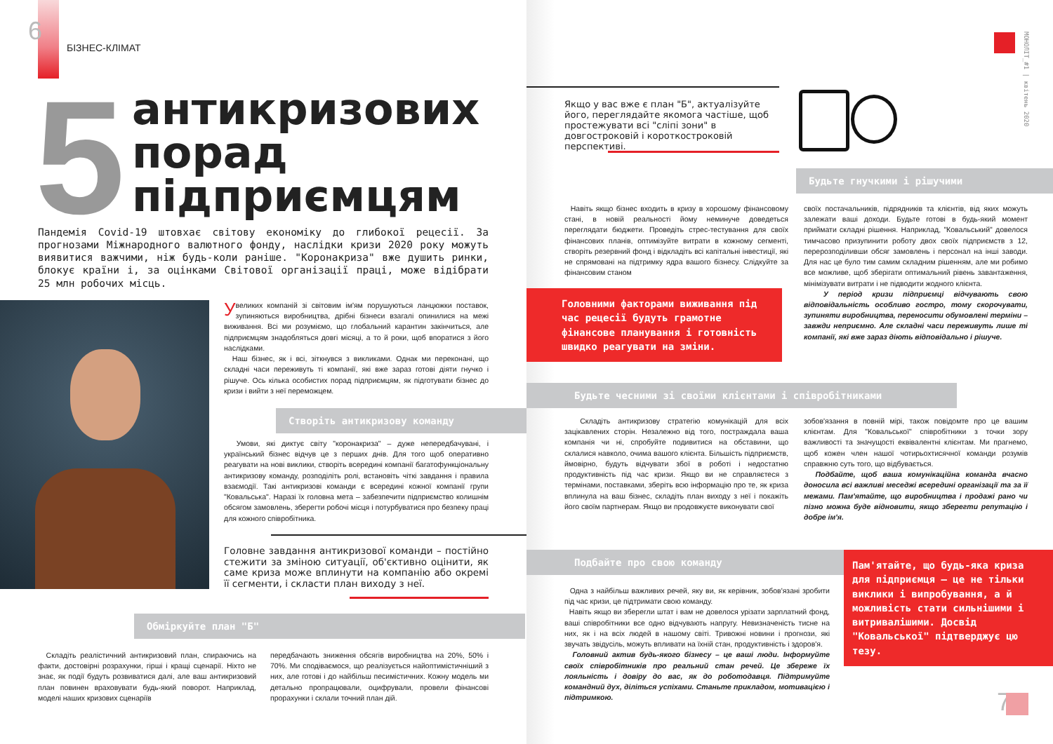6
БІЗНЕС-КЛІМАТ
5
антикризових
порад
підприємцям
Пандемія Covid-19 штовхає світову економіку до глибокої рецесії. За прогнозами Міжнародного валютного фонду, наслідки кризи 2020 року можуть виявитися важчими, ніж будь-коли раніше. "Коронакриза" вже душить ринки, блокує країни і, за оцінками Світової організації праці, може відібрати 25 млн робочих місць.
У великих компаній зі світовим ім'ям порушуються ланцюжки поставок, зупиняються виробництва, дрібні бізнеси взагалі опинилися на межі виживання. Всі ми розуміємо, що глобальний карантин закінчиться, але підприємцям знадобляться довгі місяці, а то й роки, щоб впоратися з його наслідками.
Наш бізнес, як і всі, зіткнувся з викликами. Однак ми переконані, що складні часи переживуть ті компанії, які вже зараз готові діяти гнучко і рішуче. Ось кілька особистих порад підприємцям, як підготувати бізнес до кризи і вийти з неї переможцем.
Створіть антикризову команду
Умови, які диктує світу "коронакриза" – дуже непередбачувані, і український бізнес відчув це з перших днів. Для того щоб оперативно реагувати на нові виклики, створіть всередині компанії багатофункціональну антикризову команду, розподіліть ролі, встановіть чіткі завдання і правила взаємодії. Такі антикризові команди є всередині кожної компанії групи "Ковальська". Наразі їх головна мета – забезпечити підприємство колишнім обсягом замовлень, зберегти робочі місця і потурбуватися про безпеку праці для кожного співробітника.
Головне завдання антикризової команди – постійно стежити за зміною ситуації, об'єктивно оцінити, як саме криза може вплинути на компанію або окремі її сегменти, і скласти план виходу з неї.
Обміркуйте план "Б"
Складіть реалістичний антикризовий план, спираючись на факти, достовірні розрахунки, гірші і кращі сценарії. Ніхто не знає, як події будуть розвиватися далі, але ваш антикризовий план повинен враховувати будь-який поворот. Наприклад, моделі наших кризових сценаріїв
передбачають зниження обсягів виробництва на 20%, 50% і 70%. Ми сподіваємося, що реалізується найоптимістичніший з них, але готові і до найбільш песимістичних. Кожну модель ми детально пропрацювали, оцифрували, провели фінансові прорахунки і склали точний план дій.
МОНОЛІТ_#1 | квітень 2020
Якщо у вас вже є план "Б", актуалізуйте його, переглядайте якомога частіше, щоб простежувати всі "сліпі зони" в довгостроковій і короткостроковій перспективі.
Будьте гнучкими і рішучими
Навіть якщо бізнес входить в кризу в хорошому фінансовому стані, в новій реальності йому неминуче доведеться переглядати бюджети. Проведіть стрес-тестування для своїх фінансових планів, оптимізуйте витрати в кожному сегменті, створіть резервний фонд і відкладіть всі капітальні інвестиції, які не спрямовані на підтримку ядра вашого бізнесу. Слідкуйте за фінансовим станом
своїх постачальників, підрядників та клієнтів, від яких можуть залежати ваші доходи. Будьте готові в будь-який момент приймати складні рішення. Наприклад, "Ковальський" довелося тимчасово призупинити роботу двох своїх підприємств з 12, перерозподіливши обсяг замовлень і персонал на інші заводи. Для нас це було тим самим складним рішенням, але ми робимо все можливе, щоб зберігати оптимальний рівень завантаження, мінімізувати витрати і не підводити жодного клієнта.
У період кризи підприємці відчувають свою відповідальність особливо гостро, тому скорочувати, зупиняти виробництва, переносити обумовлені терміни – завжди неприємно. Але складні часи переживуть лише ті компанії, які вже зараз діють відповідально і рішуче.
Головними факторами виживання під час рецесії будуть грамотне фінансове планування і готовність швидко реагувати на зміни.
Будьте чесними зі своїми клієнтами і співробітниками
Складіть антикризову стратегію комунікацій для всіх зацікавлених сторін. Незалежно від того, постраждала ваша компанія чи ні, спробуйте подивитися на обставини, що склалися навколо, очима вашого клієнта. Більшість підприємств, ймовірно, будуть відчувати збої в роботі і недостатню продуктивність під час кризи. Якщо ви не справляєтеся з термінами, поставками, зберіть всю інформацію про те, як криза вплинула на ваш бізнес, складіть план виходу з неї і покажіть його своїм партнерам. Якщо ви продовжуєте виконувати свої
зобов'язання в повній мірі, також повідомте про це вашим клієнтам. Для "Ковальської" співробітники з точки зору важливості та значущості еквівалентні клієнтам. Ми прагнемо, щоб кожен член нашої чотирьохтисячної команди розумів справжню суть того, що відбувається.
Подбайте, щоб ваша комунікаційна команда вчасно доносила всі важливі меседжі всередині організації та за її межами. Пам'ятайте, що виробництва і продажі рано чи пізно можна буде відновити, якщо зберегти репутацію і добре ім'я.
Подбайте про свою команду
Одна з найбільш важливих речей, яку ви, як керівник, зобов'язані зробити під час кризи, це підтримати свою команду.
Навіть якщо ви зберегли штат і вам не довелося урізати зарплатний фонд, ваші співробітники все одно відчувають напругу. Невизначеність тисне на них, як і на всіх людей в нашому світі. Тривожні новини і прогнози, які звучать звідусіль, можуть впливати на їхній стан, продуктивність і здоров'я.
Головний актив будь-якого бізнесу – це ваші люди. Інформуйте своїх співробітників про реальний стан речей. Це збереже їх лояльність і довіру до вас, як до роботодавця. Підтримуйте командний дух, діліться успіхами. Станьте прикладом, мотивацією і підтримкою.
Пам'ятайте, що будь-яка криза для підприємця – це не тільки виклики і випробування, а й можливість стати сильнішими і витривалішими. Досвід "Ковальської" підтверджує цю тезу.
7